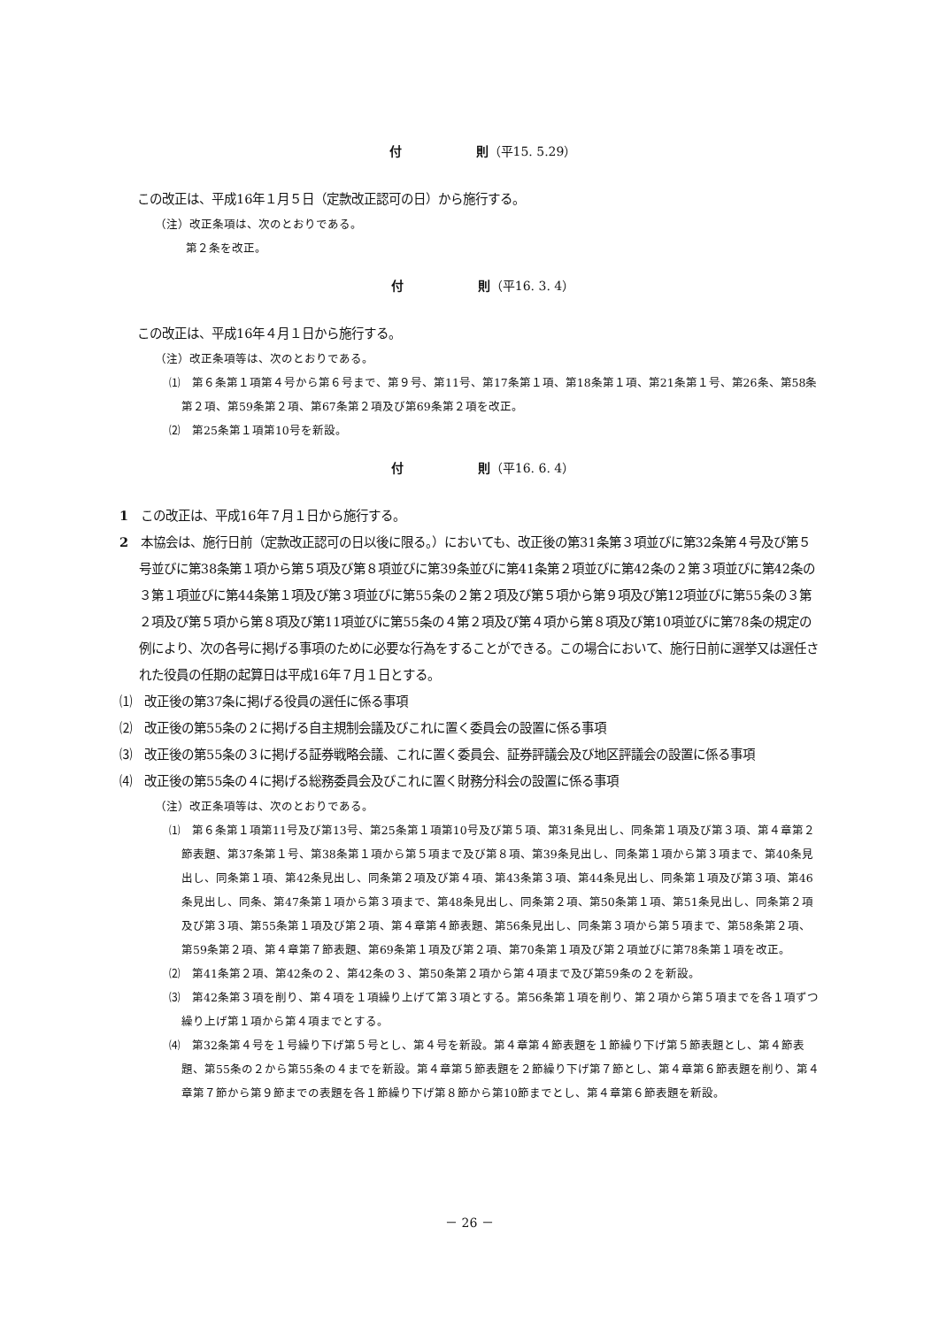付　　　　　　則（平15. 5.29）
この改正は、平成16年１月５日（定款改正認可の日）から施行する。
（注）改正条項は、次のとおりである。
第２条を改正。
付　　　　　　則（平16. 3. 4）
この改正は、平成16年４月１日から施行する。
（注）改正条項等は、次のとおりである。
⑴　第６条第１項第４号から第６号まで、第９号、第11号、第17条第１項、第18条第１項、第21条第１号、第26条、第58条第２項、第59条第２項、第67条第２項及び第69条第２項を改正。
⑵　第25条第１項第10号を新設。
付　　　　　　則（平16. 6. 4）
1　この改正は、平成16年７月１日から施行する。
2　本協会は、施行日前（定款改正認可の日以後に限る。）においても、改正後の第31条第３項並びに第32条第４号及び第５号並びに第38条第１項から第５項及び第８項並びに第39条並びに第41条第２項並びに第42条の２第３項並びに第42条の３第１項並びに第44条第１項及び第３項並びに第55条の２第２項及び第５項から第９項及び第12項並びに第55条の３第２項及び第５項から第８項及び第11項並びに第55条の４第２項及び第４項から第８項及び第10項並びに第78条の規定の例により、次の各号に掲げる事項のために必要な行為をすることができる。この場合において、施行日前に選挙又は選任された役員の任期の起算日は平成16年７月１日とする。
⑴　改正後の第37条に掲げる役員の選任に係る事項
⑵　改正後の第55条の２に掲げる自主規制会議及びこれに置く委員会の設置に係る事項
⑶　改正後の第55条の３に掲げる証券戦略会議、これに置く委員会、証券評議会及び地区評議会の設置に係る事項
⑷　改正後の第55条の４に掲げる総務委員会及びこれに置く財務分科会の設置に係る事項
（注）改正条項等は、次のとおりである。
⑴　第６条第１項第11号及び第13号、第25条第１項第10号及び第５項、第31条見出し、同条第１項及び第３項、第４章第２節表題、第37条第１号、第38条第１項から第５項まで及び第８項、第39条見出し、同条第１項から第３項まで、第40条見出し、同条第１項、第42条見出し、同条第２項及び第４項、第43条第３項、第44条見出し、同条第１項及び第３項、第46条見出し、同条、第47条第１項から第３項まで、第48条見出し、同条第２項、第50条第１項、第51条見出し、同条第２項及び第３項、第55条第１項及び第２項、第４章第４節表題、第56条見出し、同条第３項から第５項まで、第58条第２項、第59条第２項、第４章第７節表題、第69条第１項及び第２項、第70条第１項及び第２項並びに第78条第１項を改正。
⑵　第41条第２項、第42条の２、第42条の３、第50条第２項から第４項まで及び第59条の２を新設。
⑶　第42条第３項を削り、第４項を１項繰り上げて第３項とする。第56条第１項を削り、第２項から第５項までを各１項ずつ繰り上げ第１項から第４項までとする。
⑷　第32条第４号を１号繰り下げ第５号とし、第４号を新設。第４章第４節表題を１節繰り下げ第５節表題とし、第４節表題、第55条の２から第55条の４までを新設。第４章第５節表題を２節繰り下げ第７節とし、第４章第６節表題を削り、第４章第７節から第９節までの表題を各１節繰り下げ第８節から第10節までとし、第４章第６節表題を新設。
－ 26 －